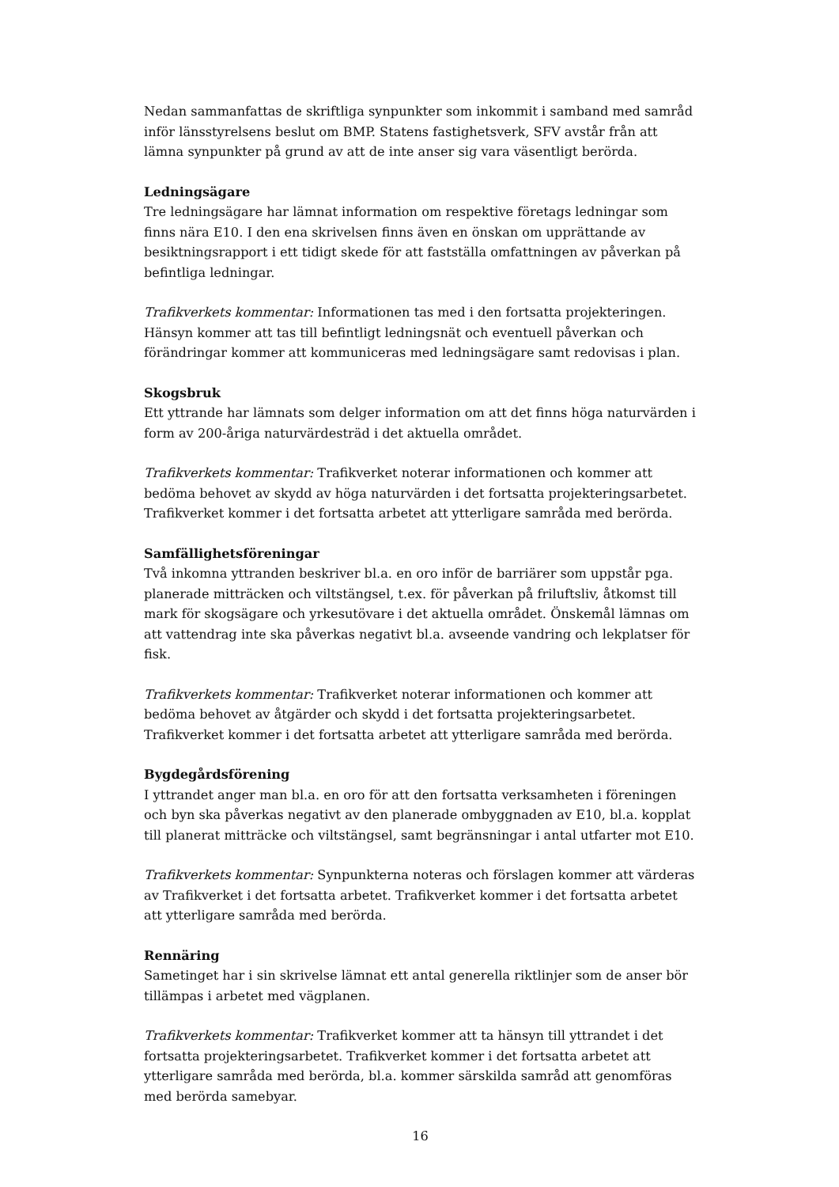Nedan sammanfattas de skriftliga synpunkter som inkommit i samband med samråd inför länsstyrelsens beslut om BMP. Statens fastighetsverk, SFV avstår från att lämna synpunkter på grund av att de inte anser sig vara väsentligt berörda.
Ledningsägare
Tre ledningsägare har lämnat information om respektive företags ledningar som finns nära E10. I den ena skrivelsen finns även en önskan om upprättande av besiktningsrapport i ett tidigt skede för att fastställa omfattningen av påverkan på befintliga ledningar.
Trafikverkets kommentar: Informationen tas med i den fortsatta projekteringen. Hänsyn kommer att tas till befintligt ledningsnät och eventuell påverkan och förändringar kommer att kommuniceras med ledningsägare samt redovisas i plan.
Skogsbruk
Ett yttrande har lämnats som delger information om att det finns höga naturvärden i form av 200-åriga naturvärdesträd i det aktuella området.
Trafikverkets kommentar: Trafikverket noterar informationen och kommer att bedöma behovet av skydd av höga naturvärden i det fortsatta projekteringsarbetet. Trafikverket kommer i det fortsatta arbetet att ytterligare samråda med berörda.
Samfällighetsföreningar
Två inkomna yttranden beskriver bl.a. en oro inför de barriärer som uppstår pga. planerade mitträcken och viltstängsel, t.ex. för påverkan på friluftsliv, åtkomst till mark för skogsägare och yrkesutövare i det aktuella området. Önskemål lämnas om att vattendrag inte ska påverkas negativt bl.a. avseende vandring och lekplatser för fisk.
Trafikverkets kommentar: Trafikverket noterar informationen och kommer att bedöma behovet av åtgärder och skydd i det fortsatta projekteringsarbetet. Trafikverket kommer i det fortsatta arbetet att ytterligare samråda med berörda.
Bygdegårdsförening
I yttrandet anger man bl.a. en oro för att den fortsatta verksamheten i föreningen och byn ska påverkas negativt av den planerade ombyggnaden av E10, bl.a. kopplat till planerat mitträcke och viltstängsel, samt begränsningar i antal utfarter mot E10.
Trafikverkets kommentar: Synpunkterna noteras och förslagen kommer att värderas av Trafikverket i det fortsatta arbetet. Trafikverket kommer i det fortsatta arbetet att ytterligare samråda med berörda.
Rennäring
Sametinget har i sin skrivelse lämnat ett antal generella riktlinjer som de anser bör tillämpas i arbetet med vägplanen.
Trafikverkets kommentar: Trafikverket kommer att ta hänsyn till yttrandet i det fortsatta projekteringsarbetet. Trafikverket kommer i det fortsatta arbetet att ytterligare samråda med berörda, bl.a. kommer särskilda samråd att genomföras med berörda samebyar.
16